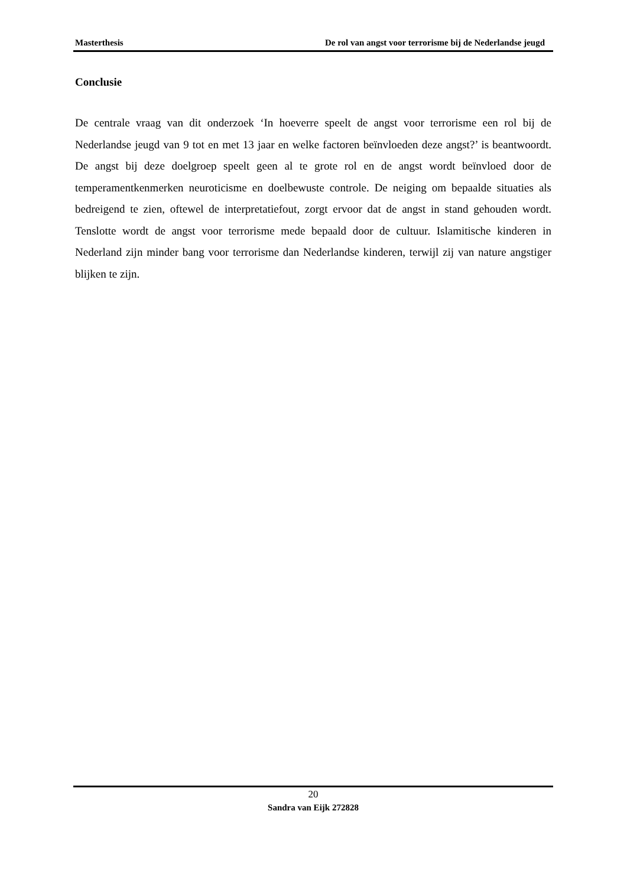Masterthesis De rol van angst voor terrorisme bij de Nederlandse jeugd
Conclusie
De centrale vraag van dit onderzoek ‘In hoeverre speelt de angst voor terrorisme een rol bij de Nederlandse jeugd van 9 tot en met 13 jaar en welke factoren beïnvloeden deze angst?’ is beantwoordt. De angst bij deze doelgroep speelt geen al te grote rol en de angst wordt beïnvloed door de temperamentkenmerken neuroticisme en doelbewuste controle. De neiging om bepaalde situaties als bedreigend te zien, oftewel de interpretatiefout, zorgt ervoor dat de angst in stand gehouden wordt. Tenslotte wordt de angst voor terrorisme mede bepaald door de cultuur. Islamitische kinderen in Nederland zijn minder bang voor terrorisme dan Nederlandse kinderen, terwijl zij van nature angstiger blijken te zijn.
20
Sandra van Eijk 272828